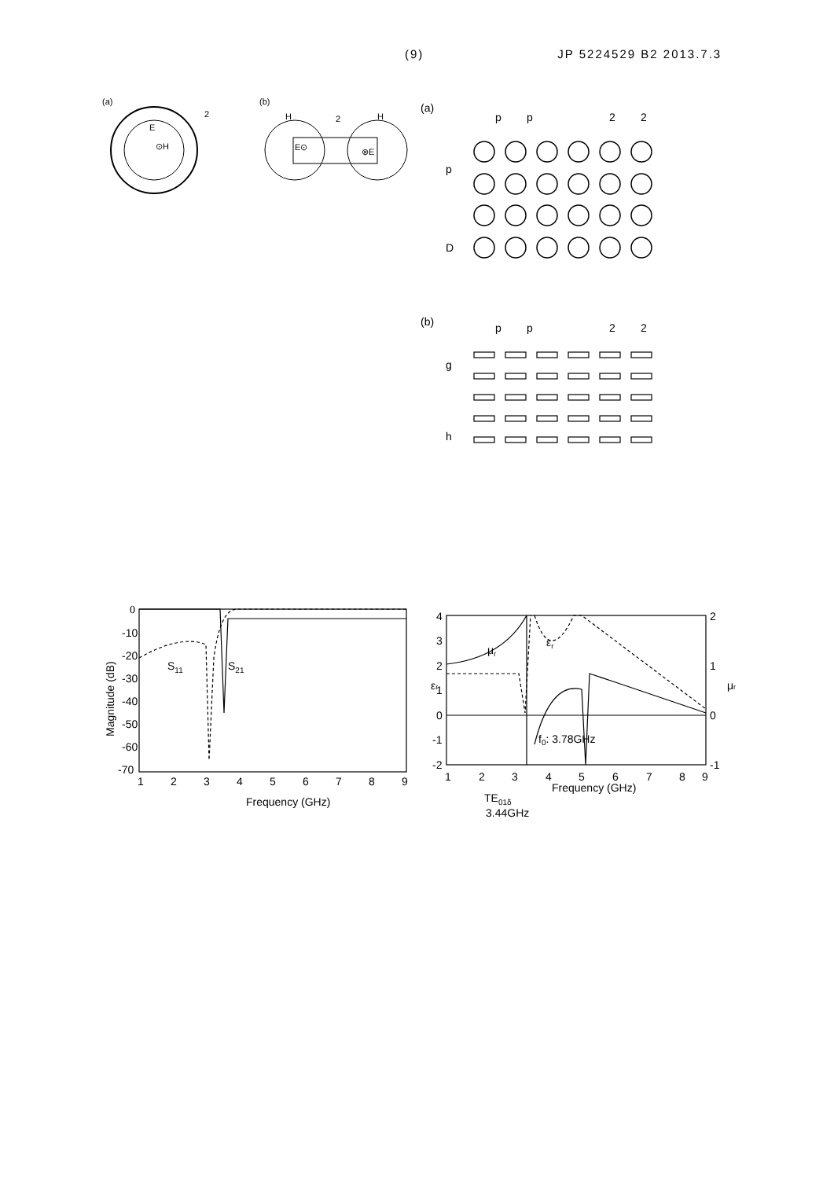(9) JP 5224529 B2 2013.7.3
(a)
2
E
⊙H
(b)
H
2
H
E⊙
⊗E
(a)
p
p
2
2
p
D
(b)
p
p
2
2
g
h
0
-10
-20
-30
-40
-50
-60
-70
1
2
3
4
5
6
7
8
9
Frequency (GHz)
S11
S21
Magnitude (dB)
4
3
2
1
0
-1
-2
2
1
0
-1
1
2
3
4
5
6
7
8
9
Frequency (GHz)
TE01δ
3.44GHz
f0: 3.78GHz
μr
εr
εr
μr